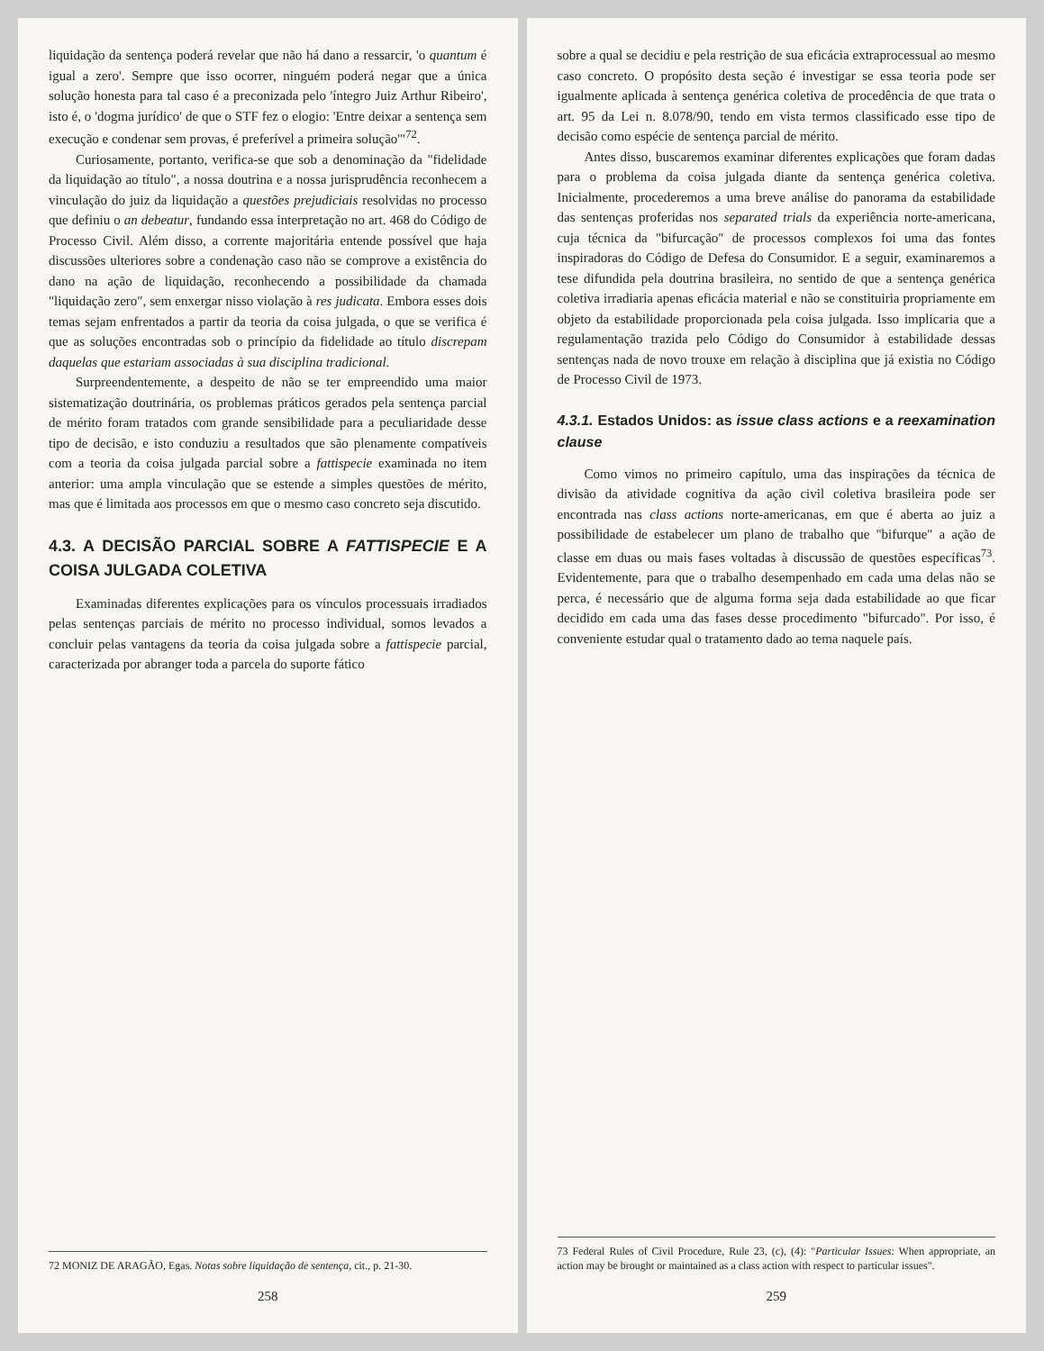liquidação da sentença poderá revelar que não há dano a ressarcir, 'o quantum é igual a zero'. Sempre que isso ocorrer, ninguém poderá negar que a única solução honesta para tal caso é a preconizada pelo 'íntegro Juiz Arthur Ribeiro', isto é, o 'dogma jurídico' de que o STF fez o elogio: 'Entre deixar a sentença sem execução e condenar sem provas, é preferível a primeira solução'"<sup>72</sup>.
Curiosamente, portanto, verifica-se que sob a denominação da "fidelidade da liquidação ao título", a nossa doutrina e a nossa jurisprudência reconhecem a vinculação do juiz da liquidação a questões prejudiciais resolvidas no processo que definiu o an debeatur, fundando essa interpretação no art. 468 do Código de Processo Civil. Além disso, a corrente majoritária entende possível que haja discussões ulteriores sobre a condenação caso não se comprove a existência do dano na ação de liquidação, reconhecendo a possibilidade da chamada "liquidação zero", sem enxergar nisso violação à res judicata. Embora esses dois temas sejam enfrentados a partir da teoria da coisa julgada, o que se verifica é que as soluções encontradas sob o princípio da fidelidade ao título discrepam daquelas que estariam associadas à sua disciplina tradicional.
Surpreendentemente, a despeito de não se ter empreendido uma maior sistematização doutrinária, os problemas práticos gerados pela sentença parcial de mérito foram tratados com grande sensibilidade para a peculiaridade desse tipo de decisão, e isto conduziu a resultados que são plenamente compatíveis com a teoria da coisa julgada parcial sobre a fattispecie examinada no item anterior: uma ampla vinculação que se estende a simples questões de mérito, mas que é limitada aos processos em que o mesmo caso concreto seja discutido.
4.3. A DECISÃO PARCIAL SOBRE A FATTISPECIE E A COISA JULGADA COLETIVA
Examinadas diferentes explicações para os vínculos processuais irradiados pelas sentenças parciais de mérito no processo individual, somos levados a concluir pelas vantagens da teoria da coisa julgada sobre a fattispecie parcial, caracterizada por abranger toda a parcela do suporte fático
72 MONIZ DE ARAGÃO, Egas. Notas sobre liquidação de sentença, cit., p. 21-30.
258
sobre a qual se decidiu e pela restrição de sua eficácia extraprocessual ao mesmo caso concreto. O propósito desta seção é investigar se essa teoria pode ser igualmente aplicada à sentença genérica coletiva de procedência de que trata o art. 95 da Lei n. 8.078/90, tendo em vista termos classificado esse tipo de decisão como espécie de sentença parcial de mérito.
Antes disso, buscaremos examinar diferentes explicações que foram dadas para o problema da coisa julgada diante da sentença genérica coletiva. Inicialmente, procederemos a uma breve análise do panorama da estabilidade das sentenças proferidas nos separated trials da experiência norte-americana, cuja técnica da "bifurcação" de processos complexos foi uma das fontes inspiradoras do Código de Defesa do Consumidor. E a seguir, examinaremos a tese difundida pela doutrina brasileira, no sentido de que a sentença genérica coletiva irradiaria apenas eficácia material e não se constituiria propriamente em objeto da estabilidade proporcionada pela coisa julgada. Isso implicaria que a regulamentação trazida pelo Código do Consumidor à estabilidade dessas sentenças nada de novo trouxe em relação à disciplina que já existia no Código de Processo Civil de 1973.
4.3.1. Estados Unidos: as issue class actions e a reexamination clause
Como vimos no primeiro capítulo, uma das inspirações da técnica de divisão da atividade cognitiva da ação civil coletiva brasileira pode ser encontrada nas class actions norte-americanas, em que é aberta ao juiz a possibilidade de estabelecer um plano de trabalho que "bifurque" a ação de classe em duas ou mais fases voltadas à discussão de questões específicas<sup>73</sup>. Evidentemente, para que o trabalho desempenhado em cada uma delas não se perca, é necessário que de alguma forma seja dada estabilidade ao que ficar decidido em cada uma das fases desse procedimento "bifurcado". Por isso, é conveniente estudar qual o tratamento dado ao tema naquele país.
73 Federal Rules of Civil Procedure, Rule 23, (c), (4): "Particular Issues: When appropriate, an action may be brought or maintained as a class action with respect to particular issues".
259